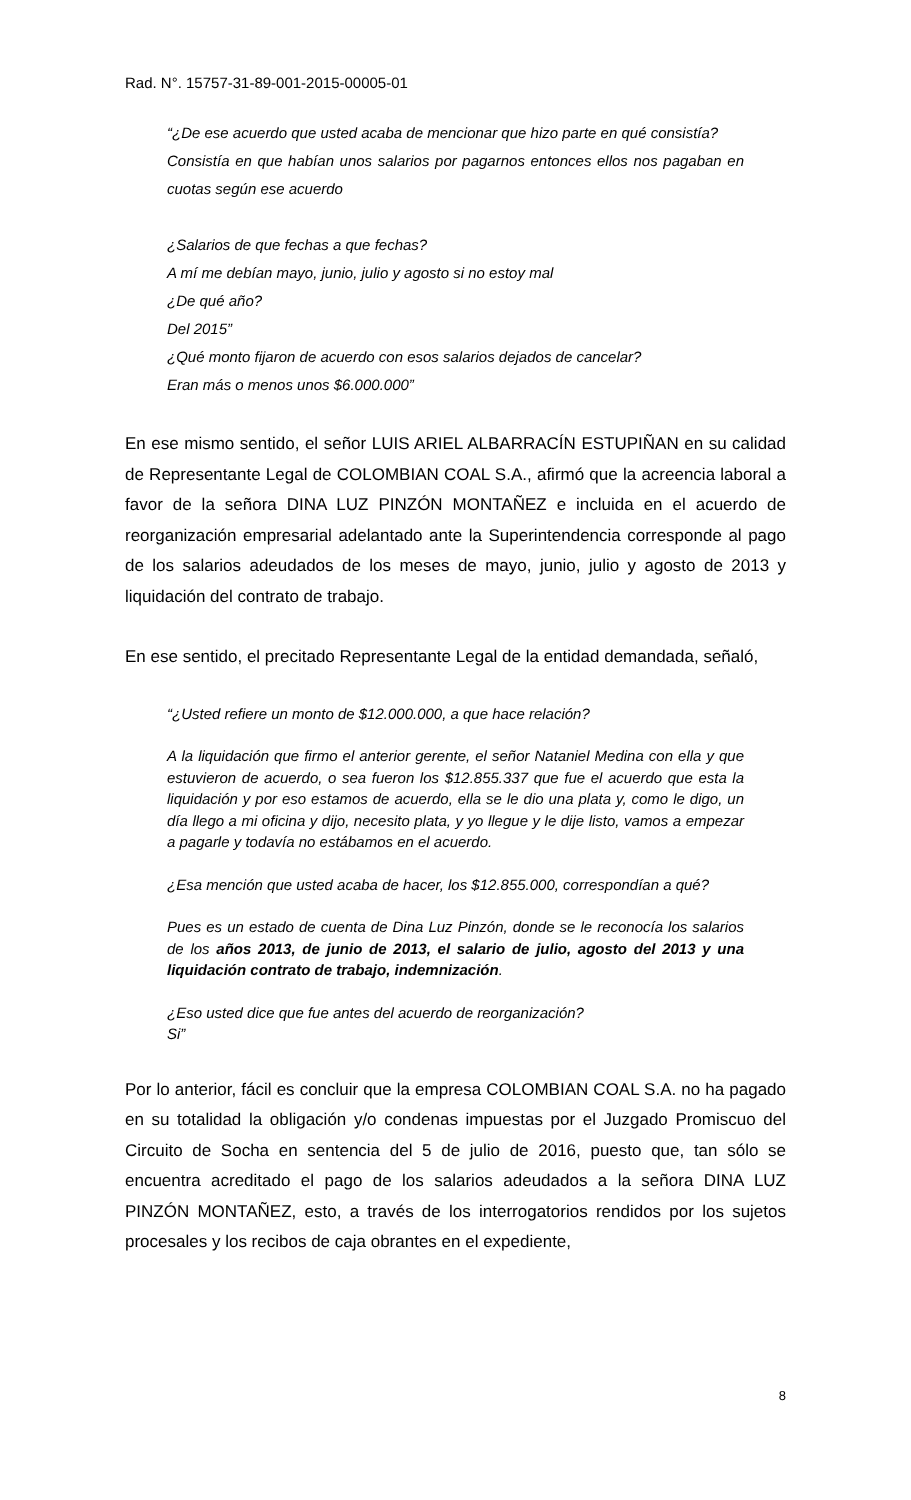Rad. N°. 15757-31-89-001-2015-00005-01
“¿De ese acuerdo que usted acaba de mencionar que hizo parte en qué consistía?
Consistía en que habían unos salarios por pagarnos entonces ellos nos pagaban en cuotas según ese acuerdo
¿Salarios de que fechas a que fechas?
A mí me debían mayo, junio, julio y agosto si no estoy mal
¿De qué año?
Del 2015”
¿Qué monto fijaron de acuerdo con esos salarios dejados de cancelar?
Eran más o menos unos $6.000.000”
En ese mismo sentido, el señor LUIS ARIEL ALBARRACÍN ESTUPIÑAN en su calidad de Representante Legal de COLOMBIAN COAL S.A., afirmó que la acreencia laboral a favor de la señora DINA LUZ PINZÓN MONTAÑEZ e incluida en el acuerdo de reorganización empresarial adelantado ante la Superintendencia corresponde al pago de los salarios adeudados de los meses de mayo, junio, julio y agosto de 2013 y liquidación del contrato de trabajo.
En ese sentido, el precitado Representante Legal de la entidad demandada, señaló,
“¿Usted refiere un monto de $12.000.000, a que hace relación?
A la liquidación que firmo el anterior gerente, el señor Nataniel Medina con ella y que estuvieron de acuerdo, o sea fueron los $12.855.337 que fue el acuerdo que esta la liquidación y por eso estamos de acuerdo, ella se le dio una plata y, como le digo, un día llego a mi oficina y dijo, necesito plata, y yo llegue y le dije listo, vamos a empezar a pagarle y todavía no estábamos en el acuerdo.
¿Esa mención que usted acaba de hacer, los $12.855.000, correspondían a qué?
Pues es un estado de cuenta de Dina Luz Pinzón, donde se le reconocía los salarios de los años 2013, de junio de 2013, el salario de julio, agosto del 2013 y una liquidación contrato de trabajo, indemnización.
¿Eso usted dice que fue antes del acuerdo de reorganización?
Si”
Por lo anterior, fácil es concluir que la empresa COLOMBIAN COAL S.A. no ha pagado en su totalidad la obligación y/o condenas impuestas por el Juzgado Promiscuo del Circuito de Socha en sentencia del 5 de julio de 2016, puesto que, tan sólo se encuentra acreditado el pago de los salarios adeudados a la señora DINA LUZ PINZÓN MONTAÑEZ, esto, a través de los interrogatorios rendidos por los sujetos procesales y los recibos de caja obrantes en el expediente,
8